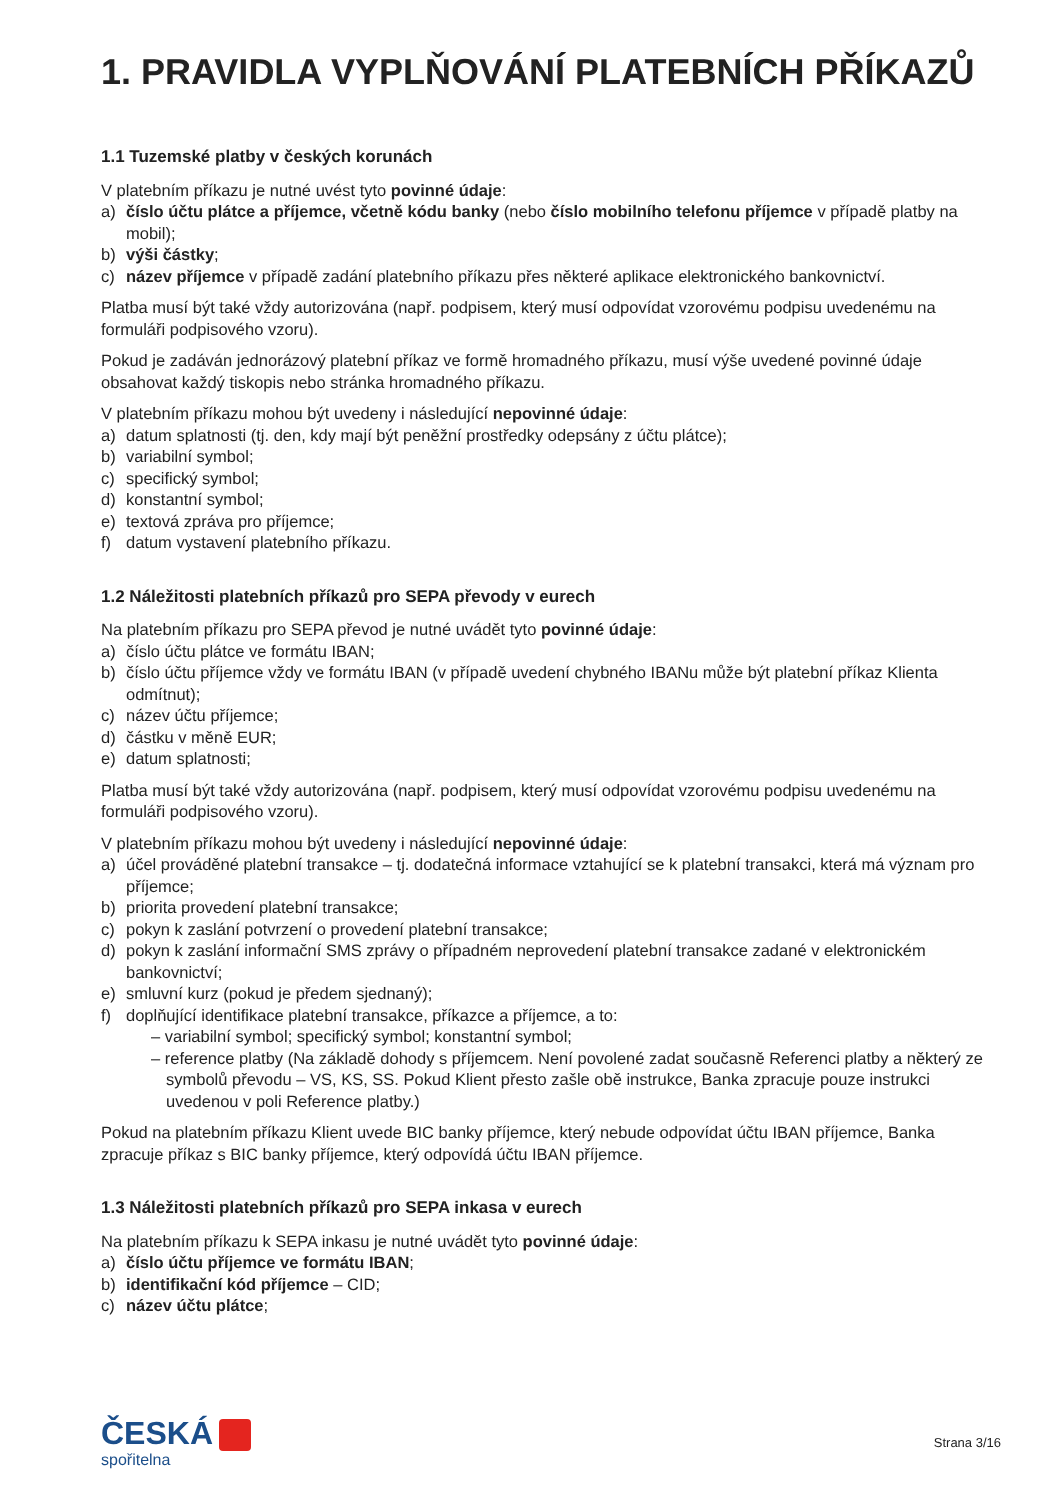1. PRAVIDLA VYPLŇOVÁNÍ PLATEBNÍCH PŘÍKAZŮ
1.1 Tuzemské platby v českých korunách
V platebním příkazu je nutné uvést tyto povinné údaje:
a) číslo účtu plátce a příjemce, včetně kódu banky (nebo číslo mobilního telefonu příjemce v případě platby na mobil);
b) výši částky;
c) název příjemce v případě zadání platebního příkazu přes některé aplikace elektronického bankovnictví.
Platba musí být také vždy autorizována (např. podpisem, který musí odpovídat vzorovému podpisu uvedenému na formuláři podpisového vzoru).
Pokud je zadáván jednorázový platební příkaz ve formě hromadného příkazu, musí výše uvedené povinné údaje obsahovat každý tiskopis nebo stránka hromadného příkazu.
V platebním příkazu mohou být uvedeny i následující nepovinné údaje:
a) datum splatnosti (tj. den, kdy mají být peněžní prostředky odepsány z účtu plátce);
b) variabilní symbol;
c) specifický symbol;
d) konstantní symbol;
e) textová zpráva pro příjemce;
f) datum vystavení platebního příkazu.
1.2 Náležitosti platebních příkazů pro SEPA převody v eurech
Na platebním příkazu pro SEPA převod je nutné uvádět tyto povinné údaje:
a) číslo účtu plátce ve formátu IBAN;
b) číslo účtu příjemce vždy ve formátu IBAN (v případě uvedení chybného IBANu může být platební příkaz Klienta odmítnut);
c) název účtu příjemce;
d) částku v měně EUR;
e) datum splatnosti;
Platba musí být také vždy autorizována (např. podpisem, který musí odpovídat vzorovému podpisu uvedenému na formuláři podpisového vzoru).
V platebním příkazu mohou být uvedeny i následující nepovinné údaje:
a) účel prováděné platební transakce – tj. dodatečná informace vztahující se k platební transakci, která má význam pro příjemce;
b) priorita provedení platební transakce;
c) pokyn k zaslání potvrzení o provedení platební transakce;
d) pokyn k zaslání informační SMS zprávy o případném neprovedení platební transakce zadané v elektronickém bankovnictví;
e) smluvní kurz (pokud je předem sjednaný);
f) doplňující identifikace platební transakce, příkazce a příjemce, a to:
– variabilní symbol; specifický symbol; konstantní symbol;
– reference platby (Na základě dohody s příjemcem. Není povolené zadat současně Referenci platby a některý ze symbolů převodu – VS, KS, SS. Pokud Klient přesto zašle obě instrukce, Banka zpracuje pouze instrukci uvedenou v poli Reference platby.)
Pokud na platebním příkazu Klient uvede BIC banky příjemce, který nebude odpovídat účtu IBAN příjemce, Banka zpracuje příkaz s BIC banky příjemce, který odpovídá účtu IBAN příjemce.
1.3 Náležitosti platebních příkazů pro SEPA inkasa v eurech
Na platebním příkazu k SEPA inkasu je nutné uvádět tyto povinné údaje:
a) číslo účtu příjemce ve formátu IBAN;
b) identifikační kód příjemce – CID;
c) název účtu plátce;
ČESKÁ
spořitelna
Strana 3/16